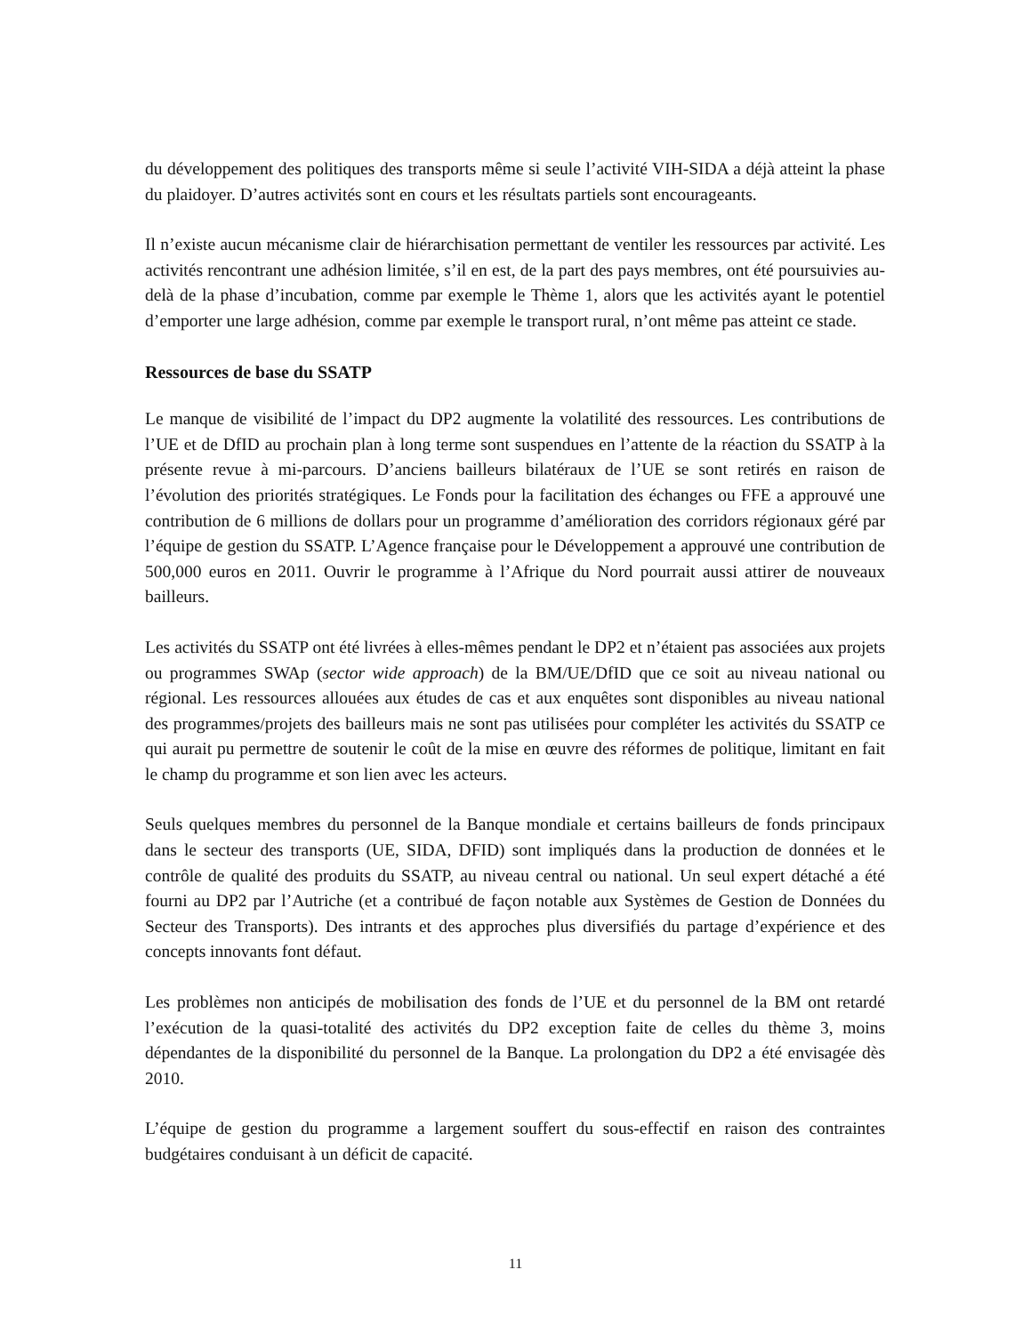du développement des politiques des transports même si seule l’activité VIH-SIDA a déjà atteint la phase du plaidoyer. D’autres activités sont en cours et les résultats partiels sont encourageants.
Il n’existe aucun mécanisme clair de hiérarchisation permettant de ventiler les ressources par activité. Les activités rencontrant une adhésion limitée, s’il en est, de la part des pays membres, ont été poursuivies au-delà de la phase d’incubation, comme par exemple le Thème 1, alors que les activités ayant le potentiel d’emporter une large adhésion, comme par exemple le transport rural, n’ont même pas atteint ce stade.
Ressources de base du SSATP
Le manque de visibilité de l’impact du DP2 augmente la volatilité des ressources. Les contributions de l’UE et de DfID au prochain plan à long terme sont suspendues en l’attente de la réaction du SSATP à la présente revue à mi-parcours. D’anciens bailleurs bilatéraux de l’UE se sont retirés en raison de l’évolution des priorités stratégiques. Le Fonds pour la facilitation des échanges ou FFE a approuvé une contribution de 6 millions de dollars pour un programme d’amélioration des corridors régionaux géré par l’équipe de gestion du SSATP. L’Agence française pour le Développement a approuvé une contribution de 500,000 euros en 2011. Ouvrir le programme à l’Afrique du Nord pourrait aussi attirer de nouveaux bailleurs.
Les activités du SSATP ont été livrées à elles-mêmes pendant le DP2 et n’étaient pas associées aux projets ou programmes SWAp (sector wide approach) de la BM/UE/DfID que ce soit au niveau national ou régional. Les ressources allouées aux études de cas et aux enquêtes sont disponibles au niveau national des programmes/projets des bailleurs mais ne sont pas utilisées pour compléter les activités du SSATP ce qui aurait pu permettre de soutenir le coût de la mise en œuvre des réformes de politique, limitant en fait le champ du programme et son lien avec les acteurs.
Seuls quelques membres du personnel de la Banque mondiale et certains bailleurs de fonds principaux dans le secteur des transports (UE, SIDA, DFID) sont impliqués dans la production de données et le contrôle de qualité des produits du SSATP, au niveau central ou national. Un seul expert détaché a été fourni au DP2 par l’Autriche (et a contribué de façon notable aux Systèmes de Gestion de Données du Secteur des Transports). Des intrants et des approches plus diversifiés du partage d’expérience et des concepts innovants font défaut.
Les problèmes non anticipés de mobilisation des fonds de l’UE et du personnel de la BM ont retardé l’exécution de la quasi-totalité des activités du DP2 exception faite de celles du thème 3, moins dépendantes de la disponibilité du personnel de la Banque. La prolongation du DP2 a été envisagée dès 2010.
L’équipe de gestion du programme a largement souffert du sous-effectif en raison des contraintes budgétaires conduisant à un déficit de capacité.
11